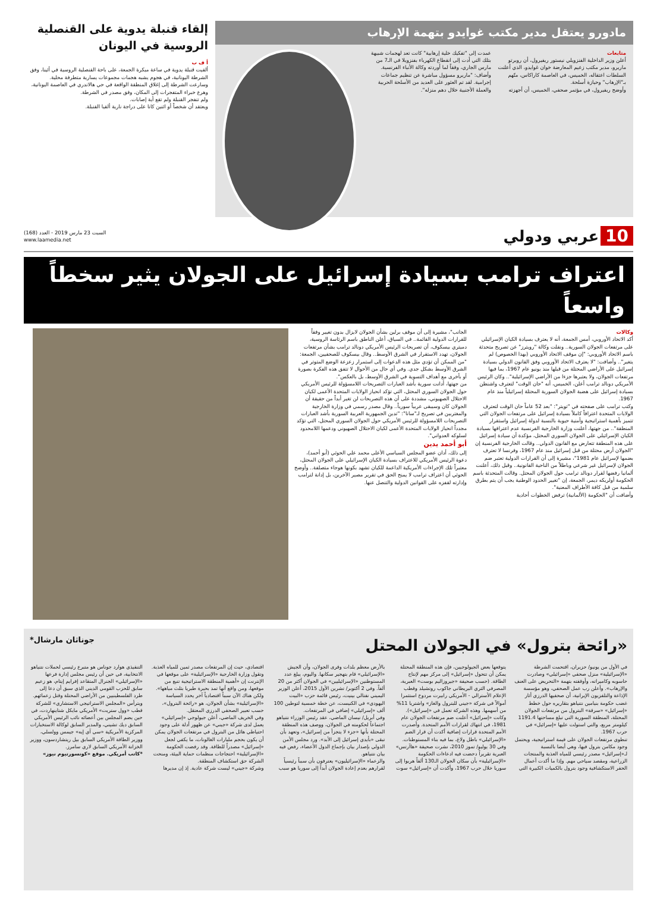مادورو يعتقل مدير مكتب غوايدو بتهمة الإرهاب
متابعات
أعلن وزير الداخلية الفنزويلي نيستور ريفيرول، أن روبرتو ماريرو، مدير مكتب زعيم المعارضة خوان غوايدو، الذي أعلنت السلطات اعتقاله، الخميس، في العاصمة كاراكاس، متّهم بـ"الإرهاب" وحيازة أسلحة.
وأوضح ريفيرول، في مؤتمر صحفي، الخميس، أن أجهزته
عمدت إلى "تفكيك خلية إرهابية" كانت تعد لهجمات شبيهة بتلك التي أدت إلى انقطاع الكهرباء بفنزويلا في الـ7 من مارس الجاري، وفقاً لما أوردته وكالة الأنباء الفرنسية.
وأضاف: "ماريرو مسؤول مباشرة عن تنظيم جماعات إجرامية. لقد تم العثور على العديد من الأسلحة الحربية والعملة الأجنبية خلال دهم منزله".
إلقاء قنبلة يدوية على القنصلية الروسية في اليونان
أ ف ب
ألقيت قنبلة يدوية في ساعة مبكرة الجمعة، على باحة القنصلية الروسية في أثينا، وفق الشرطة اليونانية، في هجوم يشبه هجمات مجموعات يسارية متطرفة محلية.
وسارعت الشرطة إلى إغلاق المنطقة الواقعة في حي هالاندري في العاصمة اليونانية، وهرع خبراء المتفجرات إلى المكان، وفق مصدر في الشرطة.
ولم تنفجر القنبلة ولم تقع أية إصابات.
ويعتقد أن شخصاً أو اثنين كانا على دراجة نارية ألقيا القنبلة.
10 عربي ودولي
السبت 23 مارس 2019 - العدد (168)
www.laamedia.net
اعتراف ترامب بسيادة إسرائيل على الجولان يثير سخطاً واسعاً
وكالات
أكد الاتحاد الأوروبي، أمس الجمعة، أنه لا يعترف بسيادة الكيان الإسرائيلي على مرتفعات الجولان السورية.. ونقلت وكالة "رويترز" عن تصريح متحدثة باسم الاتحاد الأوروبي: "إن موقف الاتحاد الأوروبي (بهذا الخصوص) لم يتغير".. وأضافت: "لا يعترف الاتحاد الأوروبي وفق القانون الدولي بسيادة إسرائيل على الأراضي المحتلة من قبلها منذ يونيو عام 1967، بما فيها مرتفعات الجولان، ولا يعتبرها جزءا من الأراضي الإسرائيلية".. وكان الرئيس الأمريكي دونالد ترامب أعلن، الخميس، أنه "حان الوقت" لتعترف واشنطن بسيادة إسرائيل على هضبة الجولان السورية المحتلة إسرائيلياً منذ عام 1967.
وكتب ترامب على صفحته في "تويتر": "بعد 52 عاماً حان الوقت لتعترف الولايات المتحدة اعترافاً كاملاً بسيادة إسرائيل على مرتفعات الجولان التي تتميز بأهمية استراتيجية وأمنية حيوية بالنسبة لدولة إسرائيل واستقرار المنطقة".. من جهتها، أعلنت وزارة الخارجية الفرنسية عدم اعترافها بسيادة الكيان الإسرائيلي على الجولان السوري المحتل، مؤكدة أن سيادة إسرائيل على هذه المنطقة تتعارض مع القانون الدولي.. وقالت الخارجية الفرنسية إن "الجولان أرض محتلة من قبل إسرائيل منذ عام 1967، وفرنسا لا تعترف بضمها لإسرائيل عام 1981"، مشيرة إلى أن القرارات الدولية تعتبر ضم الجولان لإسرائيل غير شرعي وباطلاً من الناحية القانونية.. وقبل ذلك، أعلنت ألمانيا رفضها لقرار دونالد ترامب حول الجولان المحتل. وقالت المتحدثة باسم الحكومة أولريكه ديمر، الجمعة، إن "تغيير الحدود الوطنية يجب أن يتم بطرق سلمية من قبل كافة الأطراف المعنية".
وأضافت أن "الحكومة (الألمانية) ترفض الخطوات أحادية
الجانب"، مشيرة إلى أن موقف برلين بشأن الجولان لايزال بدون تغيير وفقاً للقرارات الدولية القائمة.. في السياق، أعلن الناطق باسم الرئاسة الروسية، دميتري بيسكوف، أن تصريحات الرئيس الأمريكي دونالد ترامب بشأن مرتفعات الجولان، تهدد الاستقرار في الشرق الأوسط.. وقال بيسكوف للصحفيين، الجمعة: "من الممكن أن تؤدي مثل هذه الدعوات إلى استمرار زعزعة الوضع المتوتر في الشرق الأوسط بشكل جدي. وفي أي حال من الأحوال لا تتفق هذه الفكرة بصورة أو بأخرى مع أهداف التسوية في الشرق الأوسط، بل بالعكس".
من جهتها، أدانت سورية بأشد العبارات التصريحات اللامسؤولة للرئيس الأمريكي حول الجولان السوري المحتل، التي تؤكد انحياز الولايات المتحدة الأعمى لكيان الاحتلال الصهيوني، مشددة على أن هذه التصريحات لن تغير أبداً من حقيقة أن الجولان كان وسيبقى عربياً سورياً.. وقال مصدر رسمي في وزارة الخارجية والمغتربين في تصريح لـ"سانا": "تدين الجمهورية العربية السورية بأشد العبارات التصريحات اللامسؤولة للرئيس الأمريكي حول الجولان السوري المحتل، التي تؤكد مجدداً انحياز الولايات المتحدة الأعمى لكيان الاحتلال الصهيوني ودعمها اللامحدود لسلوكه العدواني".
أبو أحمد يدين
إلى ذلك، أدان عضو المجلس السياسي الأعلى محمد علي الحوثي (أبو أحمد)، دعوة الرئيس الأمريكي للاعتراف بسيادة الكيان الإسرائيلي على الجولان المحتل، معتبراً تلك الإجراءات الأمريكية الداعمة للكيان تشهد بكونها هوجاء متصلفة.. وأوضح الحوثي أن اعتراف ترامب لا يمنح الحق في تقرير مصير الآخرين، بل إدانة لترامب وإدارته لقفزه على القوانين الدولية والتنصل عنها.
«رائحة بترول» في الجولان المحتل جوناثان مارشال*
في الأول من يونيو/ حزيران، اقتحمت الشرطة «الإسرائيلية» منزل صحفي «إسرائيلي» وصادرت حاسوبه وكاميراته، وأوقفته بتهمة «التحريض على العنف والإرهاب». وأعلن رب عمل الصحفي، وهو مؤسسة الإذاعة والتلفزيون الإيرانية، أن صحفيها الدرزي أثار غضب حكومة بنيامين نتنياهو بتقاريره حول خطط «إسرائيل» «سرقة» البترول من مرتفعات الجولان المحتلة، المنطقة السورية التي تبلغ مساحتها 1191.4 كيلومتر مربع، والتي استولت عليها «إسرائيل» في حرب 1967.
تنطوي مرتفعات الجولان على قيمة استراتيجية، ويحتمل وجود مكامن بترول فيها، وهي أيضا بالنسبة لـ«إسرائيل» مصدر رئيسي للمياه العذبة والمنتجات الزراعية، ومقصد سياحي مهم. وإذا ما أكدت أعمال الحفر الاستكشافية وجود بترول بالكميات الكبيرة التي يتوقعها بعض الجيولوجيين، فإن هذه المنطقة المحتلة يمكن أن تتحول «إسرائيل» إلى مركز مهم لإنتاج الطاقة. (حسب صحيفة «جيروزاليم بوست» العبرية، المصرفي الثري البريطاني جاكوب روتشيلد وقطب الإعلام الأسترالي - الأمريكي رابيرت مردوخ استثمرا أموالاً في شركة «جيني للبترول والغاز» واشتريا 11% من أسهمها. وهذه الشركة تعمل في «إسرائيل»).
وكانت «إسرائيل» أعلنت ضم مرتفعات الجولان عام 1981، في انتهاك لقرارات الأمم المتحدة. وأصدرت الأمم المتحدة قرارات إضافية أكدت أن قرار الضم «الإسرائيلي» باطل ولاغ، بما فيه بناء المستوطنات.
وفي 30 يوليو/ تموز 2010، نشرت صحيفة «هاآرتس» العبرية تقريراً دحضت فيه ادعاءات الحكومة «الإسرائيلية» بأن سكان الجولان الـ130 ألفاً هربوا إلى سوريا خلال حرب 1967، وأكدت أن «إسرائيل» سوت بالأرض معظم بلدات وقرى الجولان، وأن الجيش «الإسرائيلي» قام بتهجير سكانها. واليوم، يبلغ عدد المستوطنين «الإسرائيليين» في الجولان أكثر من 20 ألفاً. وفي 2 أكتوبر/ تشرين الأول 2015، أعلن الوزير اليميني نفتالي بينيت، رئيس قائمة حزب «البيت اليهودي» في الكنيست، عن خطة خمسية لتوطين 100 ألف «إسرائيلي» إضافي في المرتفعات.
وفي أبريل/ نيسان الماضي، عقد رئيس الوزراء نتنياهو اجتماعاً لحكومته في الجولان، ووصف هذه المنطقة المحتلة بأنها «جزء لا يتجزأ من إسرائيل»، وتعهد بأن تبقى «بأيدي إسرائيل إلى الأبد». ورد مجلس الأمن الدولي بإصدار بيان بإجماع الدول الأعضاء، رفض فيه بيان نتنياهو.
والزعماء «الإسرائيليون» يعترفون بأن سبباً رئيسياً لقرارهم بعدم إعادة الجولان أبداً إلى سوريا هو سبب اقتصادي، حيث إن المرتفعات مصدر ثمين للمياه العذبة. وتقول وزارة الخارجية «الإسرائيلية» على موقعها في الإنترنت إن «أهمية المنطقة الاستراتيجية تنبع من موقعها، ومن واقع أنها تمد بحيرة طبريا بثلث مياهها».
ولكن هناك الآن سبباً اقتصادياً آخر يحدد السياسة «الإسرائيلية» بشأن الجولان، هو «رائحة البترول»، حسب تعبير الصحفي الدرزي المعتقل.
وفي الخريف الماضي، أعلن جيولوجي «إسرائيلي» يعمل لدى شركة «جيني» عن ظهور أدلة على وجود احتياطي هائل من البترول في مرتفعات الجولان يمكن أن يكون بحجم مليارات الغالونات، ما يكفي لجعل «إسرائيل» مصدراً للطاقة. وقد رفضت الحكومة «الإسرائيلية» احتجاجات منظمات حماية البيئة، ومنحت الشركة حق استكشاف المنطقة.
وشركة «جيني» ليست شركة عادية. إذ إن مديرها التنفيذي هوارد جوناس هو متبرع رئيسي لحملات نتنياهو الانتخابية، في حين أن رئيس مجلس إدارة فرعها «الإسرائيلي» الجنرال المتقاعد إفرايم إيتام، هو زعيم سابق للحزب القومي الديني الذي سبق أن دعا إلى طرد الفلسطينيين من الأراضي المحتلة وقتل زعمائهم. ويترأس «المجلس الاستراتيجي الاستشاري» للشركة قطب «وول ستريت» الأمريكي مايكل شتاينهاردت، في حين يضم المجلس بين أعضائه نائب الرئيس الأمريكي السابق ديك تشيني، والمدير السابق لوكالة الاستخبارات المركزية الأمريكية «سي آي إيه» جيمس وولسلي، ووزير الطاقة الأمريكي السابق بيل ريتشاردسون، ووزير الخزانة الأمريكي السابق لاري سامرز.
*كاتب أمريكي. موقع «كونسورتيوم نيوز»